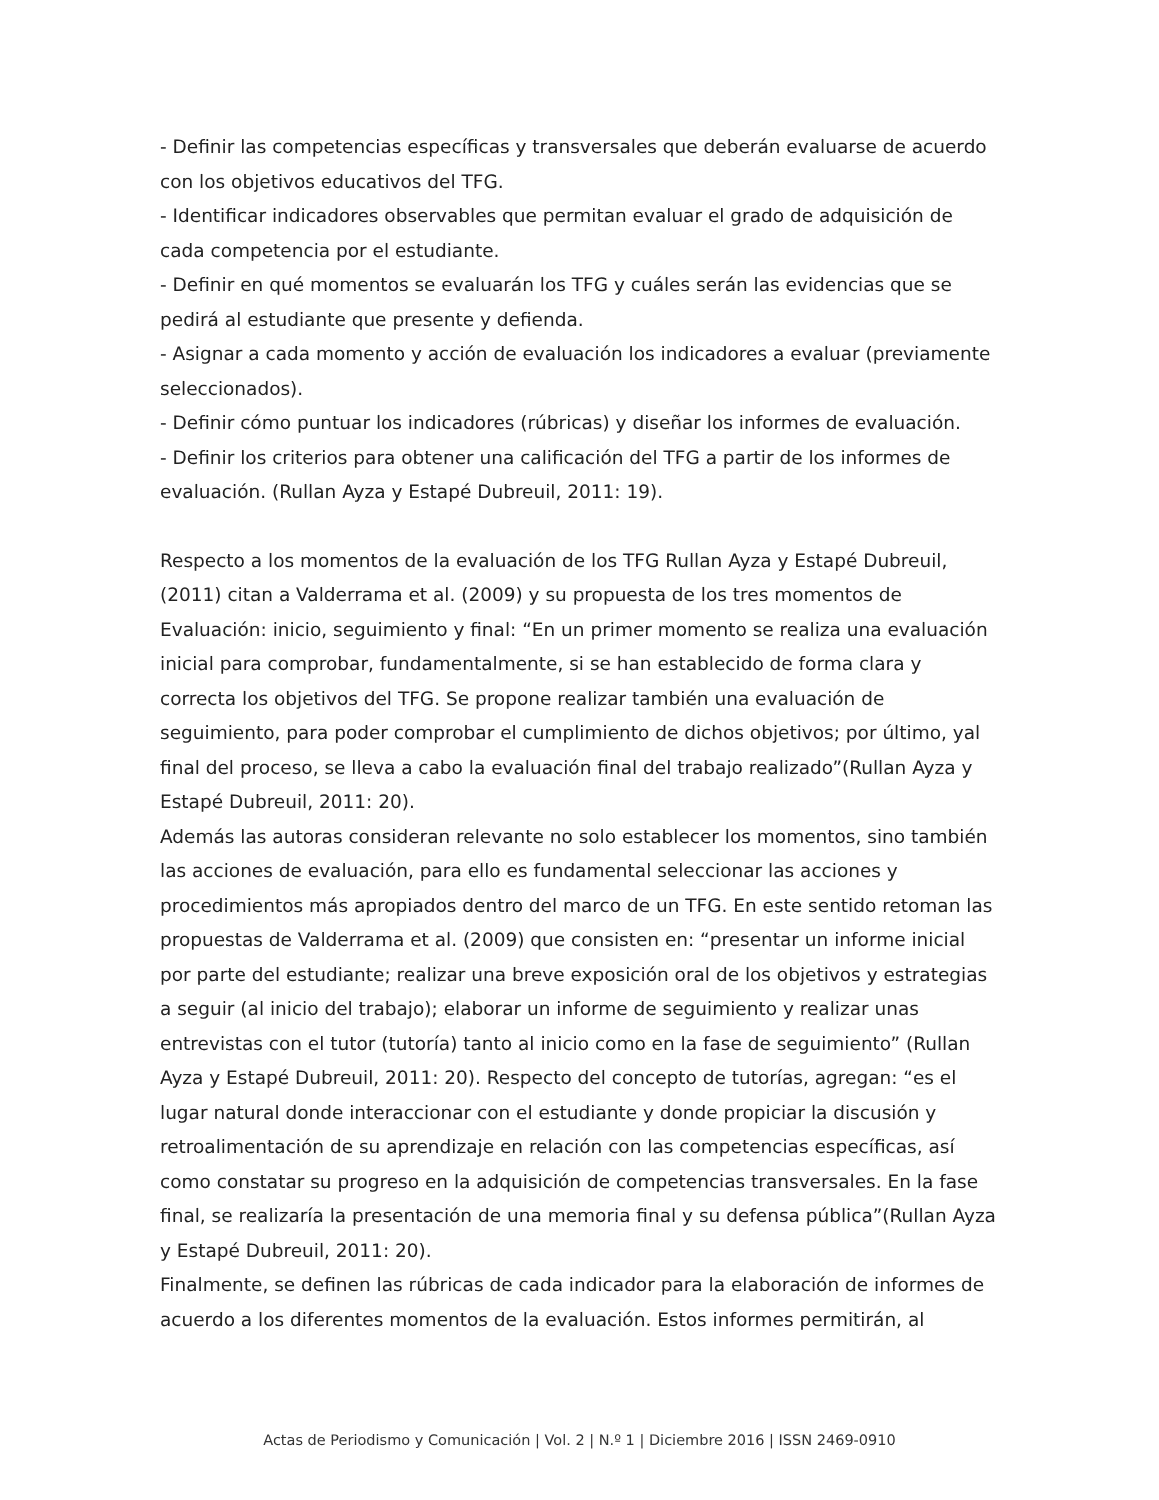- Definir las competencias específicas y transversales que deberán evaluarse de acuerdo con los objetivos educativos del TFG.
- Identificar indicadores observables que permitan evaluar el grado de adquisición de cada competencia por el estudiante.
- Definir en qué momentos se evaluarán los TFG y cuáles serán las evidencias que se pedirá al estudiante que presente y defienda.
- Asignar a cada momento y acción de evaluación los indicadores a evaluar (previamente seleccionados).
- Definir cómo puntuar los indicadores (rúbricas) y diseñar los informes de evaluación.
- Definir los criterios para obtener una calificación del TFG a partir de los informes de evaluación. (Rullan Ayza y Estapé Dubreuil, 2011: 19).
Respecto a los momentos de la evaluación de los TFG Rullan Ayza y Estapé Dubreuil, (2011) citan a Valderrama et al. (2009) y su propuesta de los tres momentos de Evaluación: inicio, seguimiento y final: “En un primer momento se realiza una evaluación inicial para comprobar, fundamentalmente, si se han establecido de forma clara y correcta los objetivos del TFG. Se propone realizar también una evaluación de seguimiento, para poder comprobar el cumplimiento de dichos objetivos; por último, yal final del proceso, se lleva a cabo la evaluación final del trabajo realizado”(Rullan Ayza y Estapé Dubreuil, 2011: 20).
Además las autoras consideran relevante no solo establecer los momentos, sino también las acciones de evaluación, para ello es fundamental seleccionar las acciones y procedimientos más apropiados dentro del marco de un TFG. En este sentido retoman las propuestas de Valderrama et al. (2009) que consisten en: “presentar un informe inicial por parte del estudiante; realizar una breve exposición oral de los objetivos y estrategias a seguir (al inicio del trabajo); elaborar un informe de seguimiento y realizar unas entrevistas con el tutor (tutoría) tanto al inicio como en la fase de seguimiento” (Rullan Ayza y Estapé Dubreuil, 2011: 20). Respecto del concepto de tutorías, agregan: “es el lugar natural donde interaccionar con el estudiante y donde propiciar la discusión y retroalimentación de su aprendizaje en relación con las competencias específicas, así como constatar su progreso en la adquisición de competencias transversales. En la fase final, se realizaría la presentación de una memoria final y su defensa pública”(Rullan Ayza y Estapé Dubreuil, 2011: 20).
Finalmente, se definen las rúbricas de cada indicador para la elaboración de informes de acuerdo a los diferentes momentos de la evaluación. Estos informes permitirán, al
Actas de Periodismo y Comunicación | Vol. 2 | N.º 1 | Diciembre 2016 | ISSN 2469-0910